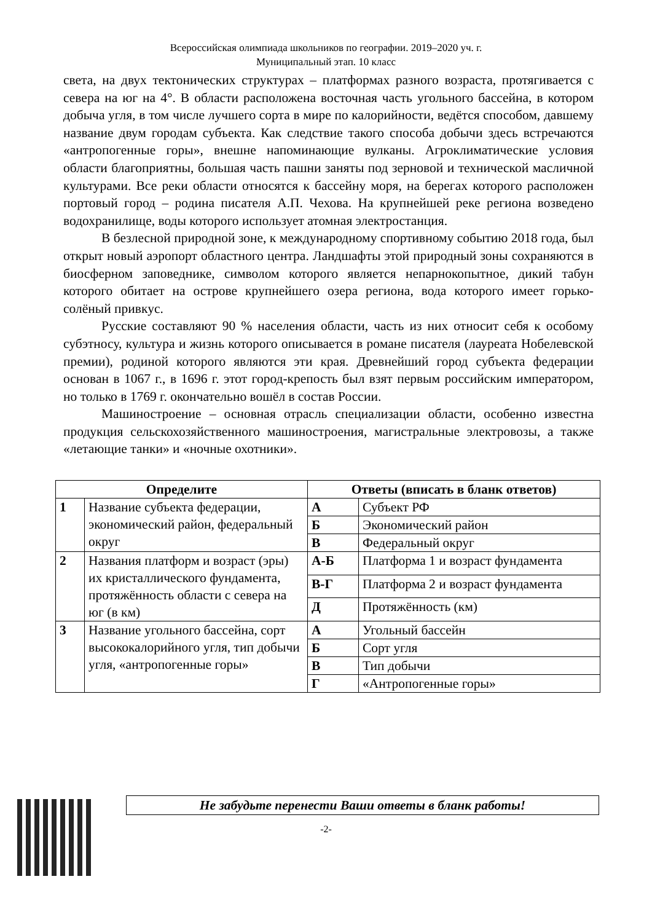Всероссийская олимпиада школьников по географии. 2019–2020 уч. г.
Муниципальный этап. 10 класс
света, на двух тектонических структурах – платформах разного возраста, протягивается с севера на юг на 4°. В области расположена восточная часть угольного бассейна, в котором добыча угля, в том числе лучшего сорта в мире по калорийности, ведётся способом, давшему название двум городам субъекта. Как следствие такого способа добычи здесь встречаются «антропогенные горы», внешне напоминающие вулканы. Агроклиматические условия области благоприятны, большая часть пашни заняты под зерновой и технической масличной культурами. Все реки области относятся к бассейну моря, на берегах которого расположен портовый город – родина писателя А.П. Чехова. На крупнейшей реке региона возведено водохранилище, воды которого использует атомная электростанция.
В безлесной природной зоне, к международному спортивному событию 2018 года, был открыт новый аэропорт областного центра. Ландшафты этой природный зоны сохраняются в биосферном заповеднике, символом которого является непарнокопытное, дикий табун которого обитает на острове крупнейшего озера региона, вода которого имеет горько-солёный привкус.
Русские составляют 90 % населения области, часть из них относит себя к особому субэтносу, культура и жизнь которого описывается в романе писателя (лауреата Нобелевской премии), родиной которого являются эти края. Древнейший город субъекта федерации основан в 1067 г., в 1696 г. этот город-крепость был взят первым российским императором, но только в 1769 г. окончательно вошёл в состав России.
Машиностроение – основная отрасль специализации области, особенно известна продукция сельскохозяйственного машиностроения, магистральные электровозы, а также «летающие танки» и «ночные охотники».
| Определите | | Ответы (вписать в бланк ответов) | |
| --- | --- | --- | --- |
| 1 | Название субъекта федерации, экономический район, федеральный округ | А | Субъект РФ |
| | | Б | Экономический район |
| | | В | Федеральный округ |
| 2 | Названия платформ и возраст (эры) их кристаллического фундамента, протяжённость области с севера на юг (в км) | А-Б | Платформа 1 и возраст фундамента |
| | | В-Г | Платформа 2 и возраст фундамента |
| | | Д | Протяжённость (км) |
| 3 | Название угольного бассейна, сорт высококалорийного угля, тип добычи угля, «антропогенные горы» | А | Угольный бассейн |
| | | Б | Сорт угля |
| | | В | Тип добычи |
| | | Г | «Антропогенные горы» |
Не забудьте перенести Ваши ответы в бланк работы!
-2-